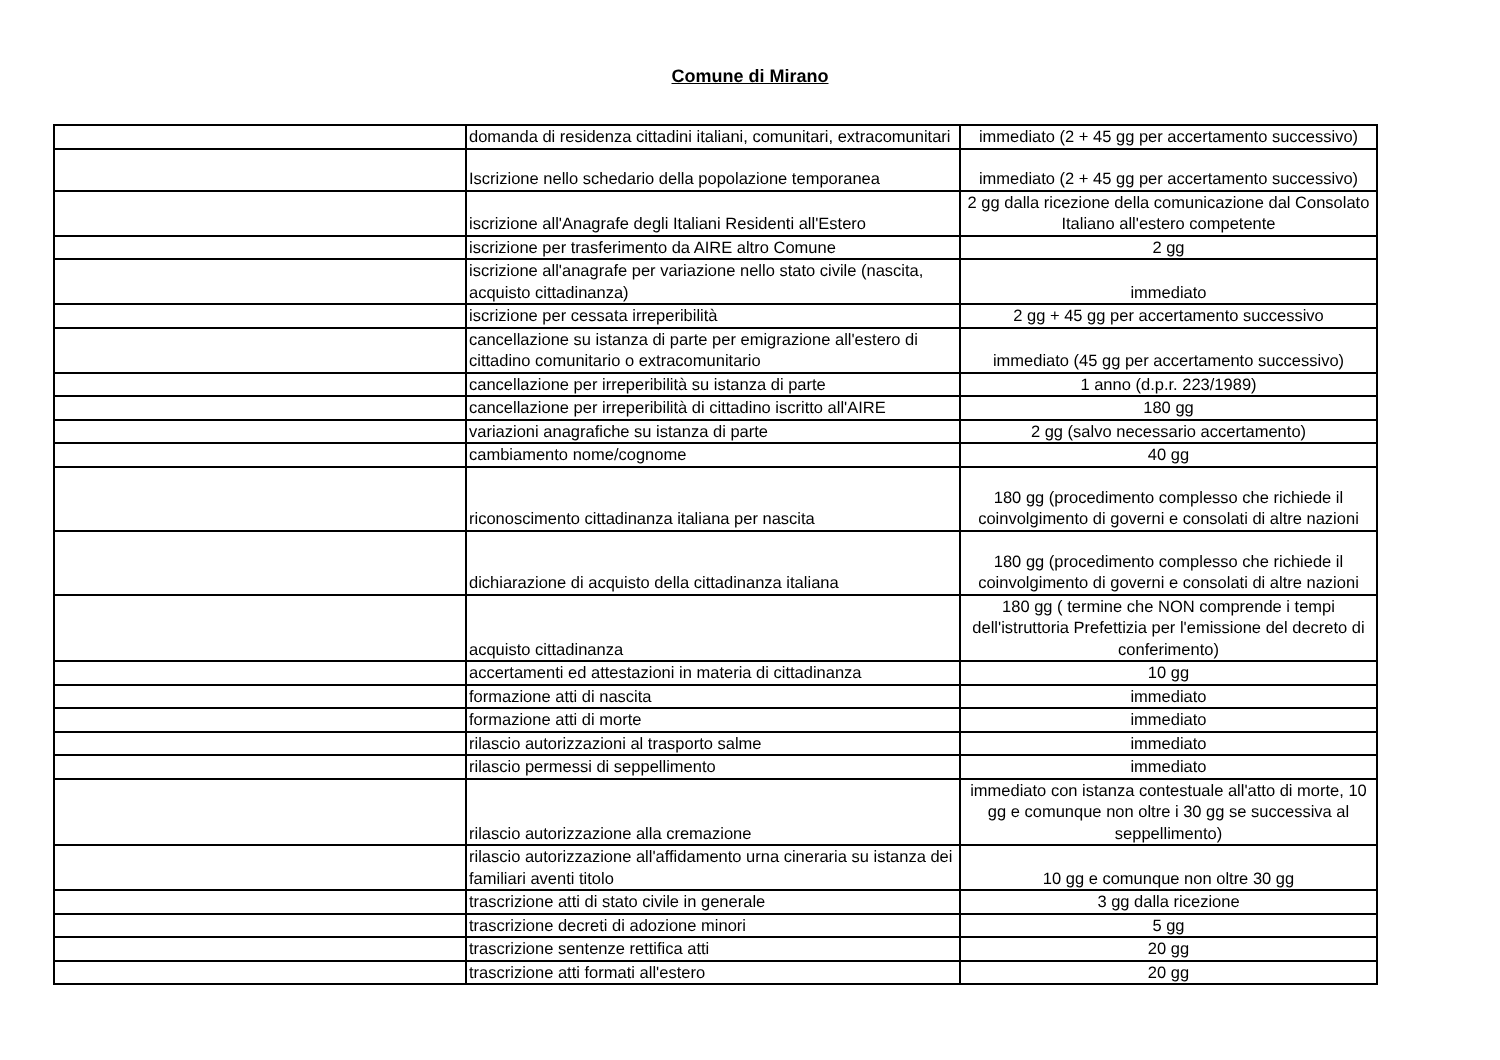Comune di Mirano
| | domanda di residenza cittadini italiani, comunitari, extracomunitari | immediato (2 + 45 gg per accertamento successivo) |
| | Iscrizione nello schedario della popolazione temporanea | immediato (2 + 45 gg per accertamento successivo) |
| | iscrizione all'Anagrafe degli Italiani Residenti all'Estero | 2 gg dalla ricezione della comunicazione dal Consolato Italiano all'estero competente |
| | iscrizione per trasferimento da AIRE altro Comune | 2 gg |
| | iscrizione all'anagrafe per variazione nello stato civile (nascita, acquisto cittadinanza) | immediato |
| | iscrizione per cessata irreperibilità | 2 gg + 45 gg per accertamento successivo |
| | cancellazione su istanza di parte per emigrazione all'estero di cittadino comunitario o extracomunitario | immediato (45 gg per accertamento successivo) |
| | cancellazione per irreperibilità su istanza di parte | 1 anno (d.p.r. 223/1989) |
| | cancellazione per irreperibilità di cittadino iscritto all'AIRE | 180 gg |
| | variazioni anagrafiche su istanza di parte | 2 gg (salvo necessario accertamento) |
| | cambiamento nome/cognome | 40 gg |
| | riconoscimento cittadinanza italiana per nascita | 180 gg (procedimento complesso che richiede il coinvolgimento di governi e consolati di altre nazioni |
| | dichiarazione di acquisto della cittadinanza italiana | 180 gg (procedimento complesso che richiede il coinvolgimento di governi e consolati di altre nazioni |
| | acquisto cittadinanza | 180 gg ( termine che NON comprende i tempi dell'istruttoria Prefettizia per l'emissione del decreto di conferimento) |
| | accertamenti ed attestazioni in materia di cittadinanza | 10 gg |
| | formazione atti di nascita | immediato |
| | formazione atti di morte | immediato |
| | rilascio autorizzazioni al trasporto salme | immediato |
| | rilascio permessi di seppellimento | immediato |
| | rilascio autorizzazione alla cremazione | immediato con istanza contestuale all'atto di morte, 10 gg e comunque non oltre i 30 gg se successiva al seppellimento) |
| | rilascio autorizzazione all'affidamento urna cineraria su istanza dei familiari aventi titolo | 10 gg e comunque non oltre 30 gg |
| | trascrizione atti di stato civile in generale | 3 gg dalla ricezione |
| | trascrizione decreti di adozione minori | 5 gg |
| | trascrizione sentenze rettifica atti | 20 gg |
| | trascrizione atti formati all'estero | 20 gg |